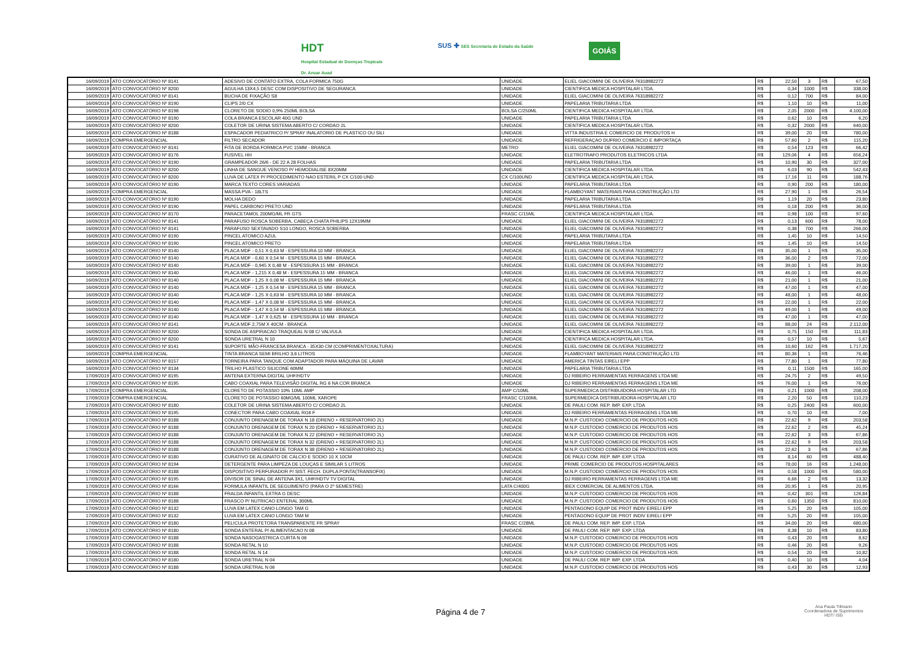HDT
Hospital Estadual de Doenças Tropicais
Dr. Anuar Auad
SUS ✚ SES Secretaria de Estado da Saúde
GOIÁS
| 16/09/2019 | ATO CONVOCATÓRIO Nº 8141 | ADESIVO DE CONTATO EXTRA, COLA FORMICA 750G | UNIDADE | ELIEL GIACOMINI DE OLIVEIRA 76318982272 | R$ | 22,50 | 3 | R$ | 67,50 |
| 16/09/2019 | ATO CONVOCATÓRIO Nº 8200 | AGULHA 13X4,5 DESC COM DISPOSITIVO DE SEGURANCA | UNIDADE | CIENTIFICA MEDICA HOSPITALAR LTDA. | R$ | 0,34 | 1000 | R$ | 338,00 |
| 16/09/2019 | ATO CONVOCATÓRIO Nº 8141 | BUCHA DE FIXAÇÃO S8 | UNIDADE | ELIEL GIACOMINI DE OLIVEIRA 76318982272 | R$ | 0,12 | 700 | R$ | 84,00 |
| 16/09/2019 | ATO CONVOCATÓRIO Nº 8190 | CLIPS 2/0 CX | UNIDADE | PAPELARIA TRIBUTARIA LTDA | R$ | 1,10 | 10 | R$ | 11,00 |
| 16/09/2019 | ATO CONVOCATÓRIO Nº 8198 | CLORETO DE SODIO 0,9% 250ML BOLSA | BOLSA C/250ML | CIENTIFICA MEDICA HOSPITALAR LTDA. | R$ | 2,05 | 2000 | R$ | 4.100,00 |
| 16/09/2019 | ATO CONVOCATÓRIO Nº 8190 | COLA BRANCA ESCOLAR 40G UND | UNIDADE | PAPELARIA TRIBUTARIA LTDA | R$ | 0,62 | 10 | R$ | 6,20 |
| 16/09/2019 | ATO CONVOCATÓRIO Nº 8200 | COLETOR DE URINA SISTEMA ABERTO C/ CORDAO 2L | UNIDADE | CIENTIFICA MEDICA HOSPITALAR LTDA. | R$ | 0,32 | 2000 | R$ | 640,00 |
| 16/09/2019 | ATO CONVOCATÓRIO Nº 8188 | ESPACADOR PEDIATRICO P/ SPRAY INALATORIO DE PLASTICO OU SILI | UNIDADE | VITTA INDUSTRIA E COMERCIO DE PRODUTOS H | R$ | 39,00 | 20 | R$ | 780,00 |
| 16/09/2019 | COMPRA EMERGENCIAL | FILTRO SECADOR | UNIDADE | REFRIGERAÇAO DUFRIO COMERCIO E IMPORTAÇA | R$ | 57,60 | 2 | R$ | 115,20 |
| 16/09/2019 | ATO CONVOCATÓRIO Nº 8141 | FITA DE BORDA FORMICA PVC 15MM - BRANCA | METRO | ELIEL GIACOMINI DE OLIVEIRA 76318982272 | R$ | 0,54 | 123 | R$ | 66,42 |
| 16/09/2019 | ATO CONVOCATÓRIO Nº 8176 | FUSIVEL HH | UNIDADE | ELETROTRAFO PRODUTOS ELETRICOS LTDA | R$ | 129,06 | 4 | R$ | 656,24 |
| 16/09/2019 | ATO CONVOCATÓRIO Nº 8190 | GRAMPEADOR 26/6 - DE 22 A 28 FOLHAS | UNIDADE | PAPELARIA TRIBUTARIA LTDA | R$ | 10,90 | 30 | R$ | 327,00 |
| 16/09/2019 | ATO CONVOCATÓRIO Nº 8200 | LINHA DE SANGUE VENOSO P/ HEMODIALISE 8X20MM | UNIDADE | CIENTIFICA MEDICA HOSPITALAR LTDA. | R$ | 6,03 | 90 | R$ | 542,43 |
| 16/09/2019 | ATO CONVOCATÓRIO Nº 8200 | LUVA DE LATEX P/ PROCEDIMENTO NAO ESTERIL P CX C/100 UND | CX C/100UND | CIENTIFICA MEDICA HOSPITALAR LTDA. | R$ | 17,16 | 11 | R$ | 188,76 |
| 16/09/2019 | ATO CONVOCATÓRIO Nº 8190 | MARCA TEXTO CORES VARIADAS | UNIDADE | PAPELARIA TRIBUTARIA LTDA | R$ | 0,90 | 200 | R$ | 180,00 |
| 16/09/2019 | COMPRA EMERGENCIAL | MASSA PVA - 18LTS | UNIDADE | FLAMBOYANT MATERIAIS PARA CONSTRUÇÃO LTD | R$ | 27,90 | 1 | R$ | 26,54 |
| 16/09/2019 | ATO CONVOCATÓRIO Nº 8190 | MOLHA DEDO | UNIDADE | PAPELARIA TRIBUTARIA LTDA | R$ | 1,19 | 20 | R$ | 23,80 |
| 16/09/2019 | ATO CONVOCATÓRIO Nº 8190 | PAPEL CARBONO PRETO UND | UNIDADE | PAPELARIA TRIBUTARIA LTDA | R$ | 0,18 | 200 | R$ | 36,00 |
| 16/09/2019 | ATO CONVOCATÓRIO Nº 8170 | PARACETAMOL 200MG/ML FR GTS | FRASC C/15ML | CIENTIFICA MEDICA HOSPITALAR LTDA. | R$ | 0,98 | 100 | R$ | 97,60 |
| 16/09/2019 | ATO CONVOCATÓRIO Nº 8141 | PARAFUSO ROSCA SOBERBA, CABEÇA CHATA PHILIPS 12X19MM | UNIDADE | ELIEL GIACOMINI DE OLIVEIRA 76318982272 | R$ | 0,13 | 600 | R$ | 78,00 |
| 16/09/2019 | ATO CONVOCATÓRIO Nº 8141 | PARAFUSO SEXTAVADO S10 LONGO, ROSCA SOBERBA | UNIDADE | ELIEL GIACOMINI DE OLIVEIRA 76318982272 | R$ | 0,38 | 700 | R$ | 266,00 |
| 16/09/2019 | ATO CONVOCATÓRIO Nº 8190 | PINCEL ATOMICO AZUL | UNIDADE | PAPELARIA TRIBUTARIA LTDA | R$ | 1,45 | 10 | R$ | 14,50 |
| 16/09/2019 | ATO CONVOCATÓRIO Nº 8190 | PINCEL ATOMICO PRETO | UNIDADE | PAPELARIA TRIBUTARIA LTDA | R$ | 1,45 | 10 | R$ | 14,50 |
| 16/09/2019 | ATO CONVOCATÓRIO Nº 8140 | PLACA MDF - 0,51 X 0,63 M - ESPESSURA 10 MM - BRANCA | UNIDADE | ELIEL GIACOMINI DE OLIVEIRA 76318982272 | R$ | 35,00 | 1 | R$ | 35,00 |
| 16/09/2019 | ATO CONVOCATÓRIO Nº 8140 | PLACA MDF - 0,60 X 0,54 M - ESPESSURA 15 MM - BRANCA | UNIDADE | ELIEL GIACOMINI DE OLIVEIRA 76318982272 | R$ | 36,00 | 2 | R$ | 72,00 |
| 16/09/2019 | ATO CONVOCATÓRIO Nº 8140 | PLACA MDF - 0,945 X 0,48 M - ESPESSURA 15 MM - BRANCA | UNIDADE | ELIEL GIACOMINI DE OLIVEIRA 76318982272 | R$ | 39,00 | 1 | R$ | 39,00 |
| 16/09/2019 | ATO CONVOCATÓRIO Nº 8140 | PLACA MDF - 1,215 X 0,48 M - ESPESSURA 15 MM - BRANCA | UNIDADE | ELIEL GIACOMINI DE OLIVEIRA 76318982272 | R$ | 46,00 | 1 | R$ | 46,00 |
| 16/09/2019 | ATO CONVOCATÓRIO Nº 8140 | PLACA MDF - 1,25 X 0,08 M - ESPESSURA 15 MM - BRANCA | UNIDADE | ELIEL GIACOMINI DE OLIVEIRA 76318982272 | R$ | 21,00 | 1 | R$ | 21,00 |
| 16/09/2019 | ATO CONVOCATÓRIO Nº 8140 | PLACA MDF - 1,25 X 0,54 M - ESPESSURA 15 MM - BRANCA | UNIDADE | ELIEL GIACOMINI DE OLIVEIRA 76318982272 | R$ | 47,00 | 1 | R$ | 47,00 |
| 16/09/2019 | ATO CONVOCATÓRIO Nº 8140 | PLACA MDF - 1,25 X 0,63 M - ESPESSURA 10 MM - BRANCA | UNIDADE | ELIEL GIACOMINI DE OLIVEIRA 76318982272 | R$ | 48,00 | 1 | R$ | 48,00 |
| 16/09/2019 | ATO CONVOCATÓRIO Nº 8140 | PLACA MDF - 1,47 X 0,08 M - ESPESSURA 15 MM - BRANCA | UNIDADE | ELIEL GIACOMINI DE OLIVEIRA 76318982272 | R$ | 22,00 | 1 | R$ | 22,00 |
| 16/09/2019 | ATO CONVOCATÓRIO Nº 8140 | PLACA MDF - 1,47 X 0,54 M - ESPESSURA 15 MM - BRANCA | UNIDADE | ELIEL GIACOMINI DE OLIVEIRA 76318982272 | R$ | 49,00 | 1 | R$ | 49,00 |
| 16/09/2019 | ATO CONVOCATÓRIO Nº 8140 | PLACA MDF - 1,47 X 0,625 M - ESPESSURA 10 MM - BRANCA | UNIDADE | ELIEL GIACOMINI DE OLIVEIRA 76318982272 | R$ | 47,00 | 1 | R$ | 47,00 |
| 16/09/2019 | ATO CONVOCATÓRIO Nº 8141 | PLACA MDF 2,75M X 40CM - BRANCA | UNIDADE | ELIEL GIACOMINI DE OLIVEIRA 76318982272 | R$ | 88,00 | 24 | R$ | 2.112,00 |
| 16/09/2019 | ATO CONVOCATÓRIO Nº 8200 | SONDA DE ASPIRACAO TRAQUEAL N 08 C/ VALVULA | UNIDADE | CIENTIFICA MEDICA HOSPITALAR LTDA. | R$ | 0,75 | 150 | R$ | 111,83 |
| 16/09/2019 | ATO CONVOCATÓRIO Nº 8200 | SONDA URETRAL N 10 | UNIDADE | CIENTIFICA MEDICA HOSPITALAR LTDA. | R$ | 0,57 | 10 | R$ | 5,67 |
| 16/09/2019 | ATO CONVOCATÓRIO Nº 8141 | SUPORTE MÃO-FRANCESA BRANCA - 35X30 CM (COMPRIMENTOXALTURA) | UNIDADE | ELIEL GIACOMINI DE OLIVEIRA 76318982272 | R$ | 10,60 | 162 | R$ | 1.717,20 |
| 16/09/2019 | COMPRA EMERGENCIAL | TINTA BRANCA SEMI BRILHO 3,6 LITROS | UNIDADE | FLAMBOYANT MATERIAIS PARA CONSTRUÇÃO LTD | R$ | 80,36 | 1 | R$ | 76,46 |
| 16/09/2019 | ATO CONVOCATÓRIO Nº 8157 | TORNEIRA PARA TANQUE COM ADAPTADOR PARA MÁQUINA DE LAVAR | UNIDADE | AMERICA TINTAS EIRELI EPP | R$ | 77,80 | 1 | R$ | 77,80 |
| 16/09/2019 | ATO CONVOCATÓRIO Nº 8134 | TRILHO PLASTICO SILICONE 60MM | UNIDADE | PAPELARIA TRIBUTARIA LTDA | R$ | 0,11 | 1500 | R$ | 165,00 |
| 17/09/2019 | ATO CONVOCATÓRIO Nº 8195 | ANTENA EXTERNA DIGITAL UHF/HDTV | UNIDADE | DJ RIBEIRO FERRAMENTAS FERRAGENS LTDA ME | R$ | 24,75 | 2 | R$ | 49,50 |
| 17/09/2019 | ATO CONVOCATÓRIO Nº 8195 | CABO COAXIAL PARA TELEVISÃO DIGITAL RG 6 NA COR BRANCA | UNIDADE | DJ RIBEIRO FERRAMENTAS FERRAGENS LTDA ME | R$ | 76,00 | 1 | R$ | 76,00 |
| 17/09/2019 | COMPRA EMERGENCIAL | CLORETO DE POTASSIO 10% 10ML AMP | AMP C/10ML | SUPERMEDICA DISTRIBUIDORA HOSPITALAR LTD | R$ | 0,21 | 1000 | R$ | 208,00 |
| 17/09/2019 | COMPRA EMERGENCIAL | CLORETO DE POTASSIO 60MG/ML 100ML XAROPE | FRASC C/100ML | SUPERMEDICA DISTRIBUIDORA HOSPITALAR LTD | R$ | 2,20 | 50 | R$ | 110,23 |
| 17/09/2019 | ATO CONVOCATÓRIO Nº 8180 | COLETOR DE URINA SISTEMA ABERTO C/ CORDAO 2L | UNIDADE | DE PAULI COM. REP. IMP. EXP. LTDA | R$ | 0,25 | 2400 | R$ | 600,00 |
| 17/09/2019 | ATO CONVOCATÓRIO Nº 8195 | CONECTOR PARA CABO COAXIAL RG6 F | UNIDADE | DJ RIBEIRO FERRAMENTAS FERRAGENS LTDA ME | R$ | 0,70 | 10 | R$ | 7,00 |
| 17/09/2019 | ATO CONVOCATÓRIO Nº 8188 | CONJUNTO DRENAGEM DE TORAX N 18 (DRENO + RESERVATORIO 2L) | UNIDADE | M.N.P. CUSTODIO COMERCIO DE PRODUTOS HOS | R$ | 22,62 | 9 | R$ | 203,58 |
| 17/09/2019 | ATO CONVOCATÓRIO Nº 8188 | CONJUNTO DRENAGEM DE TORAX N 20 (DRENO + RESERVATORIO 2L) | UNIDADE | M.N.P. CUSTODIO COMERCIO DE PRODUTOS HOS | R$ | 22,62 | 2 | R$ | 45,24 |
| 17/09/2019 | ATO CONVOCATÓRIO Nº 8188 | CONJUNTO DRENAGEM DE TORAX N 22 (DRENO + RESERVATORIO 2L) | UNIDADE | M.N.P. CUSTODIO COMERCIO DE PRODUTOS HOS | R$ | 22,62 | 3 | R$ | 67,86 |
| 17/09/2019 | ATO CONVOCATÓRIO Nº 8188 | CONJUNTO DRENAGEM DE TORAX N 32 (DRENO + RESERVATORIO 2L) | UNIDADE | M.N.P. CUSTODIO COMERCIO DE PRODUTOS HOS | R$ | 22,62 | 9 | R$ | 203,58 |
| 17/09/2019 | ATO CONVOCATÓRIO Nº 8188 | CONJUNTO DRENAGEM DE TORAX N 38 (DRENO + RESERVATORIO 2L) | UNIDADE | M.N.P. CUSTODIO COMERCIO DE PRODUTOS HOS | R$ | 22,62 | 3 | R$ | 67,86 |
| 17/09/2019 | ATO CONVOCATÓRIO Nº 8180 | CURATIVO DE ALGINATO DE CALCIO E SODIO 10 X 10CM | UNIDADE | DE PAULI COM. REP. IMP. EXP. LTDA | R$ | 8,14 | 60 | R$ | 488,40 |
| 17/09/2019 | ATO CONVOCATÓRIO Nº 8194 | DETERGENTE PARA LIMPEZA DE LOUÇAS E SIMILAR 5 LITROS | UNIDADE | PRIME COMERCIO DE PRODUTOS HOSPITALARES | R$ | 78,00 | 16 | R$ | 1.248,00 |
| 17/09/2019 | ATO CONVOCATÓRIO Nº 8188 | DISPOSITIVO PERFURADOR P/ SIST. FECH. DUPLA PONTA(TRANSOFIX) | UNIDADE | M.N.P. CUSTODIO COMERCIO DE PRODUTOS HOS | R$ | 0,58 | 1000 | R$ | 580,00 |
| 17/09/2019 | ATO CONVOCATÓRIO Nº 8195 | DIVISOR DE SINAL DE ANTENA 3X1, UHF/HDTV TV DIGITAL | UNIDADE | DJ RIBEIRO FERRAMENTAS FERRAGENS LTDA ME | R$ | 6,66 | 2 | R$ | 13,32 |
| 17/09/2019 | ATO CONVOCATÓRIO Nº 8166 | FORMULA INFANTIL DE SEGUIMENTO (PARA O 2º SEMESTRE) | LATA C/400G | IBEX COMERCIAL DE ALIMENTOS LTDA. | R$ | 20,95 | 1 | R$ | 20,95 |
| 17/09/2019 | ATO CONVOCATÓRIO Nº 8188 | FRALDA INFANTIL EXTRA G DESC | UNIDADE | M.N.P. CUSTODIO COMERCIO DE PRODUTOS HOS | R$ | 0,42 | 301 | R$ | 126,84 |
| 17/09/2019 | ATO CONVOCATÓRIO Nº 8188 | FRASCO P/ NUTRICAO ENTERAL 300ML | UNIDADE | M.N.P. CUSTODIO COMERCIO DE PRODUTOS HOS | R$ | 0,60 | 1350 | R$ | 810,00 |
| 17/09/2019 | ATO CONVOCATÓRIO Nº 8132 | LUVA EM LATEX CANO LONGO TAM G | UNIDADE | PENTAGONO EQUIP DE PROT INDIV EIRELI EPP | R$ | 5,25 | 20 | R$ | 105,00 |
| 17/09/2019 | ATO CONVOCATÓRIO Nº 8132 | LUVA EM LATEX CANO LONGO TAM M | UNIDADE | PENTAGONO EQUIP DE PROT INDIV EIRELI EPP | R$ | 5,25 | 20 | R$ | 105,00 |
| 17/09/2019 | ATO CONVOCATÓRIO Nº 8180 | PELICULA PROTETORA TRANSPARENTE FR SPRAY | FRASC C/28ML | DE PAULI COM. REP. IMP. EXP. LTDA | R$ | 34,00 | 20 | R$ | 680,00 |
| 17/09/2019 | ATO CONVOCATÓRIO Nº 8180 | SONDA ENTERAL P/ ALIMENTACAO N 08 | UNIDADE | DE PAULI COM. REP. IMP. EXP. LTDA | R$ | 8,38 | 10 | R$ | 83,80 |
| 17/09/2019 | ATO CONVOCATÓRIO Nº 8188 | SONDA NASOGASTRICA CURTA N 06 | UNIDADE | M.N.P. CUSTODIO COMERCIO DE PRODUTOS HOS | R$ | 0,43 | 20 | R$ | 8,62 |
| 17/09/2019 | ATO CONVOCATÓRIO Nº 8188 | SONDA RETAL N 10 | UNIDADE | M.N.P. CUSTODIO COMERCIO DE PRODUTOS HOS | R$ | 0,46 | 20 | R$ | 9,26 |
| 17/09/2019 | ATO CONVOCATÓRIO Nº 8188 | SONDA RETAL N 14 | UNIDADE | M.N.P. CUSTODIO COMERCIO DE PRODUTOS HOS | R$ | 0,54 | 20 | R$ | 10,82 |
| 17/09/2019 | ATO CONVOCATÓRIO Nº 8180 | SONDA URETRAL N 04 | UNIDADE | DE PAULI COM. REP. IMP. EXP. LTDA | R$ | 0,40 | 10 | R$ | 4,04 |
| 17/09/2019 | ATO CONVOCATÓRIO Nº 8188 | SONDA URETRAL N 06 | UNIDADE | M.N.P. CUSTODIO COMERCIO DE PRODUTOS HOS | R$ | 0,43 | 30 | R$ | 12,93 |
Página 4 de 7
Ana Paula Tillmann
Coordenadora de Suprimentos
HDT/ ISG